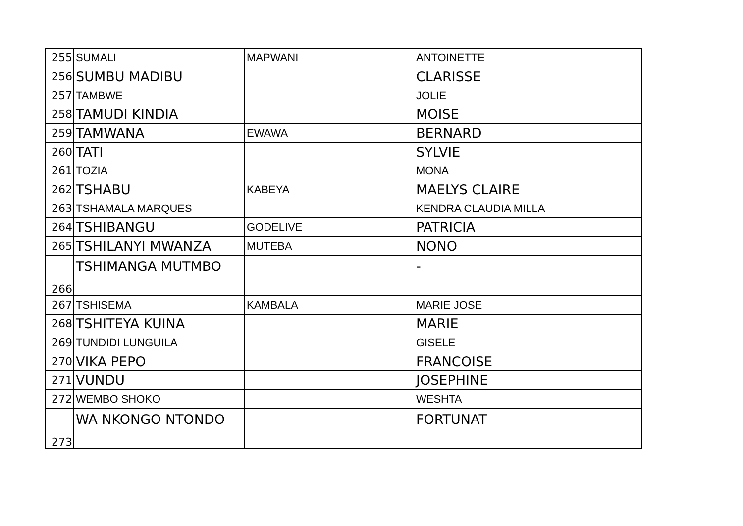| 255 | SUMALI | MAPWANI | ANTOINETTE |
| 256 | SUMBU MADIBU | | CLARISSE |
| 257 | TAMBWE | | JOLIE |
| 258 | TAMUDI KINDIA | | MOISE |
| 259 | TAMWANA | EWAWA | BERNARD |
| 260 | TATI | | SYLVIE |
| 261 | TOZIA | | MONA |
| 262 | TSHABU | KABEYA | MAELYS CLAIRE |
| 263 | TSHAMALA MARQUES | | KENDRA CLAUDIA MILLA |
| 264 | TSHIBANGU | GODELIVE | PATRICIA |
| 265 | TSHILANYI MWANZA | MUTEBA | NONO |
| 266 | TSHIMANGA MUTMBO | | - |
| 267 | TSHISEMA | KAMBALA | MARIE JOSE |
| 268 | TSHITEYA KUINA | | MARIE |
| 269 | TUNDIDI LUNGUILA | | GISELE |
| 270 | VIKA PEPO | | FRANCOISE |
| 271 | VUNDU | | JOSEPHINE |
| 272 | WEMBO SHOKO | | WESHTA |
| 273 | WA NKONGO NTONDO | | FORTUNAT |